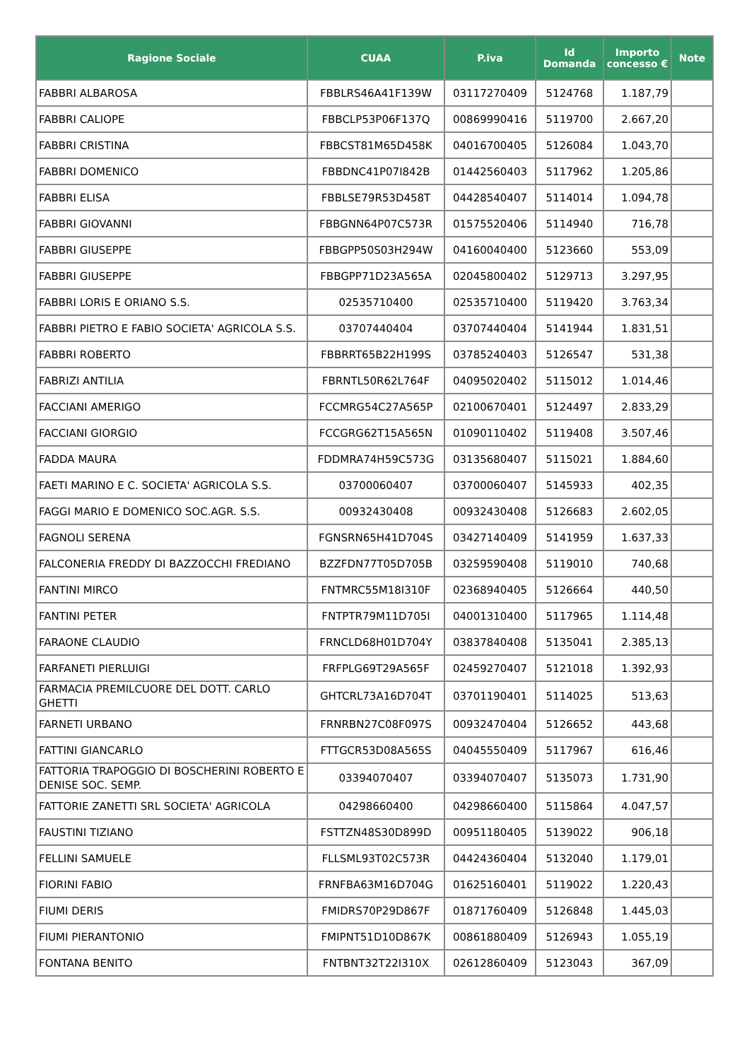| Ragione Sociale | CUAA | P.iva | Id Domanda | Importo concesso € | Note |
| --- | --- | --- | --- | --- | --- |
| FABBRI ALBAROSA | FBBLRS46A41F139W | 03117270409 | 5124768 | 1.187,79 | |
| FABBRI CALIOPE | FBBCLP53P06F137Q | 00869990416 | 5119700 | 2.667,20 | |
| FABBRI CRISTINA | FBBCST81M65D458K | 04016700405 | 5126084 | 1.043,70 | |
| FABBRI DOMENICO | FBBDNC41P07I842B | 01442560403 | 5117962 | 1.205,86 | |
| FABBRI ELISA | FBBLSE79R53D458T | 04428540407 | 5114014 | 1.094,78 | |
| FABBRI GIOVANNI | FBBGNN64P07C573R | 01575520406 | 5114940 | 716,78 | |
| FABBRI GIUSEPPE | FBBGPP50S03H294W | 04160040400 | 5123660 | 553,09 | |
| FABBRI GIUSEPPE | FBBGPP71D23A565A | 02045800402 | 5129713 | 3.297,95 | |
| FABBRI LORIS E ORIANO S.S. | 02535710400 | 02535710400 | 5119420 | 3.763,34 | |
| FABBRI PIETRO E FABIO SOCIETA' AGRICOLA S.S. | 03707440404 | 03707440404 | 5141944 | 1.831,51 | |
| FABBRI ROBERTO | FBBRRT65B22H199S | 03785240403 | 5126547 | 531,38 | |
| FABRIZI ANTILIA | FBRNTL50R62L764F | 04095020402 | 5115012 | 1.014,46 | |
| FACCIANI AMERIGO | FCCMRG54C27A565P | 02100670401 | 5124497 | 2.833,29 | |
| FACCIANI GIORGIO | FCCGRG62T15A565N | 01090110402 | 5119408 | 3.507,46 | |
| FADDA MAURA | FDDMRA74H59C573G | 03135680407 | 5115021 | 1.884,60 | |
| FAETI MARINO E C. SOCIETA' AGRICOLA S.S. | 03700060407 | 03700060407 | 5145933 | 402,35 | |
| FAGGI MARIO E DOMENICO SOC.AGR. S.S. | 00932430408 | 00932430408 | 5126683 | 2.602,05 | |
| FAGNOLI SERENA | FGNSRN65H41D704S | 03427140409 | 5141959 | 1.637,33 | |
| FALCONERIA FREDDY DI BAZZOCCHI FREDIANO | BZZFDN77T05D705B | 03259590408 | 5119010 | 740,68 | |
| FANTINI MIRCO | FNTMRC55M18I310F | 02368940405 | 5126664 | 440,50 | |
| FANTINI PETER | FNTPTR79M11D705I | 04001310400 | 5117965 | 1.114,48 | |
| FARAONE CLAUDIO | FRNCLD68H01D704Y | 03837840408 | 5135041 | 2.385,13 | |
| FARFANETI PIERLUIGI | FRFPLG69T29A565F | 02459270407 | 5121018 | 1.392,93 | |
| FARMACIA PREMILCUORE DEL DOTT. CARLO GHETTI | GHTCRL73A16D704T | 03701190401 | 5114025 | 513,63 | |
| FARNETI URBANO | FRNRBN27C08F097S | 00932470404 | 5126652 | 443,68 | |
| FATTINI GIANCARLO | FTTGCR53D08A565S | 04045550409 | 5117967 | 616,46 | |
| FATTORIA TRAPOGGIO DI BOSCHERINI ROBERTO E DENISE SOC. SEMP. | 03394070407 | 03394070407 | 5135073 | 1.731,90 | |
| FATTORIE ZANETTI SRL SOCIETA' AGRICOLA | 04298660400 | 04298660400 | 5115864 | 4.047,57 | |
| FAUSTINI TIZIANO | FSTTZN48S30D899D | 00951180405 | 5139022 | 906,18 | |
| FELLINI SAMUELE | FLLSML93T02C573R | 04424360404 | 5132040 | 1.179,01 | |
| FIORINI FABIO | FRNFBA63M16D704G | 01625160401 | 5119022 | 1.220,43 | |
| FIUMI DERIS | FMIDRS70P29D867F | 01871760409 | 5126848 | 1.445,03 | |
| FIUMI PIERANTONIO | FMIPNT51D10D867K | 00861880409 | 5126943 | 1.055,19 | |
| FONTANA BENITO | FNTBNT32T22I310X | 02612860409 | 5123043 | 367,09 | |